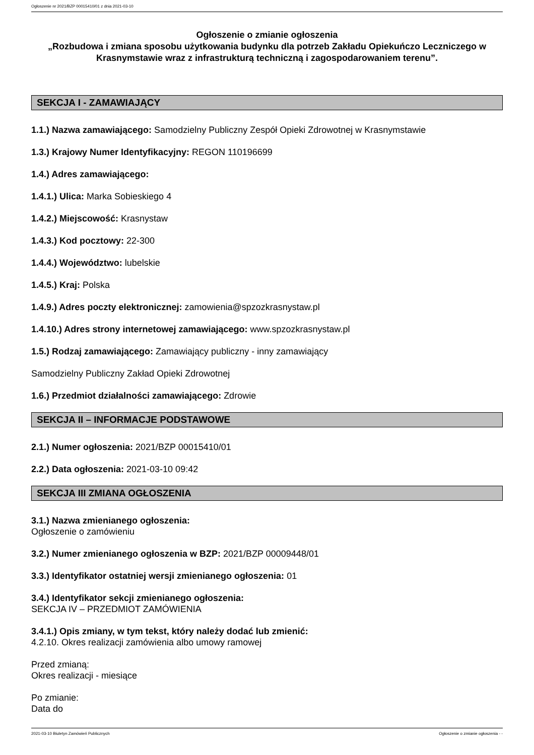Ogłoszenie nr 2021/BZP 00015410/01 z dnia 2021-03-10
Ogłoszenie o zmianie ogłoszenia
„Rozbudowa i zmiana sposobu użytkowania budynku dla potrzeb Zakładu Opiekuńczo Leczniczego w Krasnymstawie wraz z infrastrukturą techniczną i zagospodarowaniem terenu”.
SEKCJA I - ZAMAWIAJĄCY
1.1.) Nazwa zamawiającego: Samodzielny Publiczny Zespół Opieki Zdrowotnej w Krasnymstawie
1.3.) Krajowy Numer Identyfikacyjny: REGON 110196699
1.4.) Adres zamawiającego:
1.4.1.) Ulica: Marka Sobieskiego 4
1.4.2.) Miejscowość: Krasnystaw
1.4.3.) Kod pocztowy: 22-300
1.4.4.) Województwo: lubelskie
1.4.5.) Kraj: Polska
1.4.9.) Adres poczty elektronicznej: zamowienia@spzozkrasnystaw.pl
1.4.10.) Adres strony internetowej zamawiającego: www.spzozkrasnystaw.pl
1.5.) Rodzaj zamawiającego: Zamawiający publiczny - inny zamawiający
Samodzielny Publiczny Zakład Opieki Zdrowotnej
1.6.) Przedmiot działalności zamawiającego: Zdrowie
SEKCJA II – INFORMACJE PODSTAWOWE
2.1.) Numer ogłoszenia: 2021/BZP 00015410/01
2.2.) Data ogłoszenia: 2021-03-10 09:42
SEKCJA III ZMIANA OGŁOSZENIA
3.1.) Nazwa zmienianego ogłoszenia:
Ogłoszenie o zamówieniu
3.2.) Numer zmienianego ogłoszenia w BZP: 2021/BZP 00009448/01
3.3.) Identyfikator ostatniej wersji zmienianego ogłoszenia: 01
3.4.) Identyfikator sekcji zmienianego ogłoszenia:
SEKCJA IV – PRZEDMIOT ZAMÓWIENIA
3.4.1.) Opis zmiany, w tym tekst, który należy dodać lub zmienić:
4.2.10. Okres realizacji zamówienia albo umowy ramowej
Przed zmianą:
Okres realizacji - miesiące
Po zmianie:
Data do
2021-03-10 Biuletyn Zamówień Publicznych Ogłoszenie o zmianie ogłoszenia - -